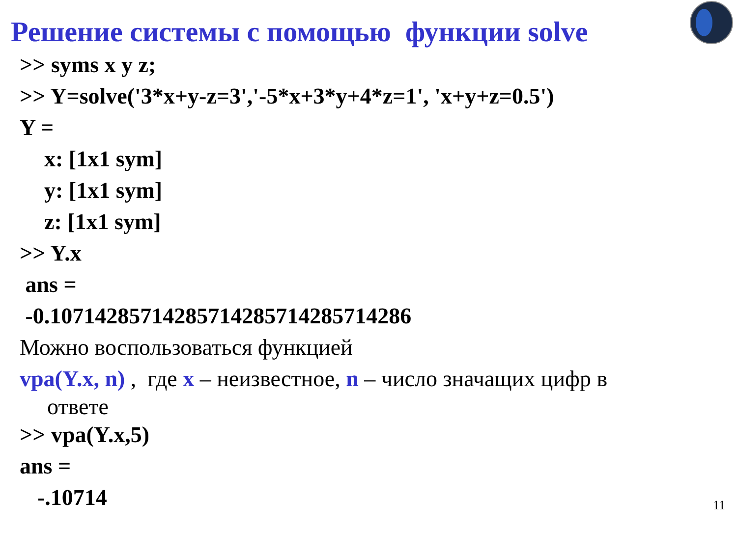Решение системы с помощью функции solve
>> syms x y z;
>> Y=solve('3*x+y-z=3','-5*x+3*y+4*z=1', 'x+y+z=0.5')
Y =
x: [1x1 sym]
y: [1x1 sym]
z: [1x1 sym]
>> Y.x
ans =
-0.10714285714285714285714285714286
Можно воспользоваться функцией
vpa(Y.x, n) , где x – неизвестное, n – число значащих цифр в
ответе
>> vpa(Y.x,5)
ans =
-.10714
11